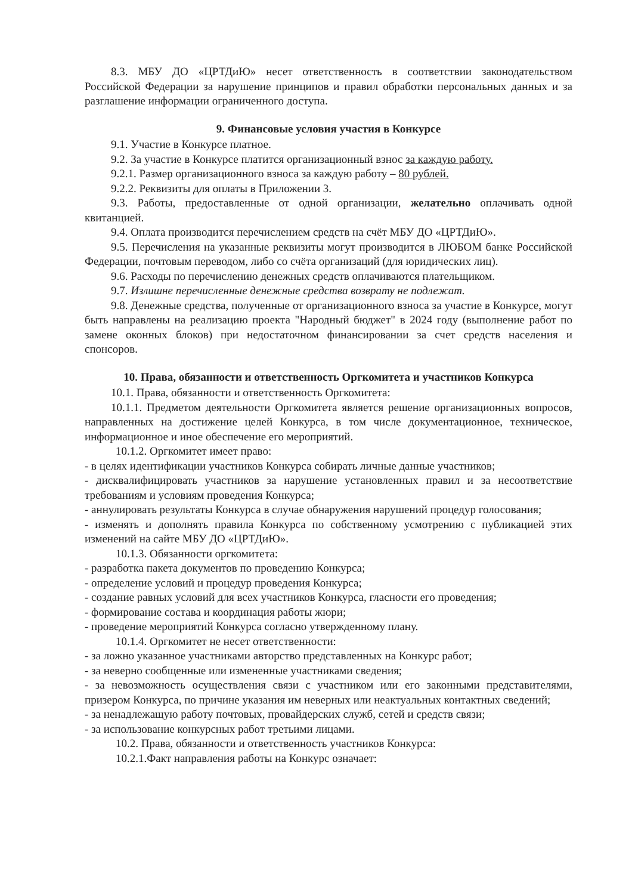8.3. МБУ ДО «ЦРТДиЮ» несет ответственность в соответствии законодательством Российской Федерации за нарушение принципов и правил обработки персональных данных и за разглашение информации ограниченного доступа.
9. Финансовые условия участия в Конкурсе
9.1. Участие в Конкурсе платное.
9.2. За участие в Конкурсе платится организационный взнос за каждую работу.
9.2.1. Размер организационного взноса за каждую работу – 80 рублей.
9.2.2. Реквизиты для оплаты в Приложении 3.
9.3. Работы, предоставленные от одной организации, желательно оплачивать одной квитанцией.
9.4. Оплата производится перечислением средств на счёт МБУ ДО «ЦРТДиЮ».
9.5. Перечисления на указанные реквизиты могут производится в ЛЮБОМ банке Российской Федерации, почтовым переводом, либо со счёта организаций (для юридических лиц).
9.6. Расходы по перечислению денежных средств оплачиваются плательщиком.
9.7. Излишне перечисленные денежные средства возврату не подлежат.
9.8. Денежные средства, полученные от организационного взноса за участие в Конкурсе, могут быть направлены на реализацию проекта "Народный бюджет" в 2024 году (выполнение работ по замене оконных блоков) при недостаточном финансировании за счет средств населения и спонсоров.
10. Права, обязанности и ответственность Оргкомитета и участников Конкурса
10.1. Права, обязанности и ответственность Оргкомитета:
10.1.1. Предметом деятельности Оргкомитета является решение организационных вопросов, направленных на достижение целей Конкурса, в том числе документационное, техническое, информационное и иное обеспечение его мероприятий.
10.1.2. Оргкомитет имеет право:
- в целях идентификации участников Конкурса собирать личные данные участников;
- дисквалифицировать участников за нарушение установленных правил и за несоответствие требованиям и условиям проведения Конкурса;
- аннулировать результаты Конкурса в случае обнаружения нарушений процедур голосования;
- изменять и дополнять правила Конкурса по собственному усмотрению с публикацией этих изменений на сайте МБУ ДО «ЦРТДиЮ».
10.1.3. Обязанности оргкомитета:
- разработка пакета документов по проведению Конкурса;
- определение условий и процедур проведения Конкурса;
- создание равных условий для всех участников Конкурса, гласности его проведения;
- формирование состава и координация работы жюри;
- проведение мероприятий Конкурса согласно утвержденному плану.
10.1.4. Оргкомитет не несет ответственности:
- за ложно указанное участниками авторство представленных на Конкурс работ;
- за неверно сообщенные или измененные участниками сведения;
- за невозможность осуществления связи с участником или его законными представителями, призером Конкурса, по причине указания им неверных или неактуальных контактных сведений;
- за ненадлежащую работу почтовых, провайдерских служб, сетей и средств связи;
- за использование конкурсных работ третьими лицами.
10.2. Права, обязанности и ответственность участников Конкурса:
10.2.1.Факт направления работы на Конкурс означает: